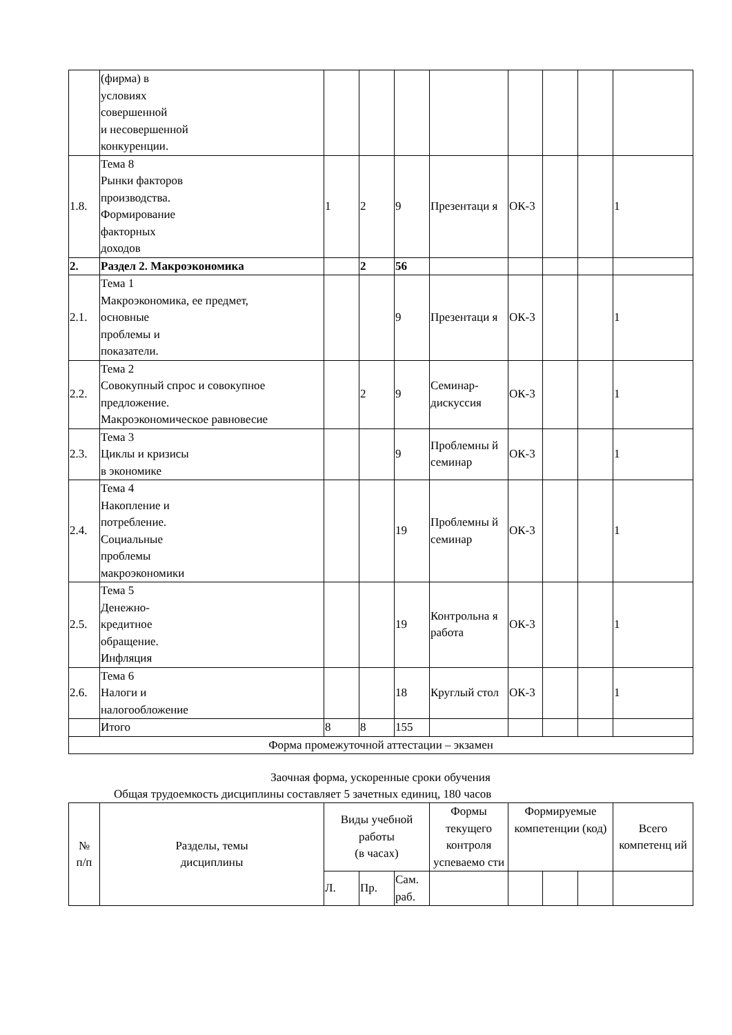| | (фирма) в условиях совершенной и несовершенной конкуренции. | | | | | | | | |
| 1.8. | Тема 8 Рынки факторов производства. Формирование факторных доходов | 1 | 2 | 9 | Презентаци я | ОК-3 | | | 1 |
| 2. | Раздел 2. Макроэкономика | | 2 | 56 | | | | | |
| 2.1. | Тема 1 Макроэкономика, ее предмет, основные проблемы и показатели. | | | 9 | Презентаци я | ОК-3 | | | 1 |
| 2.2. | Тема 2 Совокупный спрос и совокупное предложение. Макроэкономическое равновесие | | 2 | 9 | Семинар-дискуссия | ОК-3 | | | 1 |
| 2.3. | Тема 3 Циклы и кризисы в экономике | | | 9 | Проблемны й семинар | ОК-3 | | | 1 |
| 2.4. | Тема 4 Накопление и потребление. Социальные проблемы макроэкономики | | | 19 | Проблемны й семинар | ОК-3 | | | 1 |
| 2.5. | Тема 5 Денежно- кредитное обращение. Инфляция | | | 19 | Контрольна я работа | ОК-3 | | | 1 |
| 2.6. | Тема 6 Налоги и налогообложение | | | 18 | Круглый стол | ОК-3 | | | 1 |
| | Итого | 8 | 8 | 155 | | | | | |
| Форма промежуточной аттестации – экзамен | | | | | | | | | |
Заочная форма, ускоренные сроки обучения
Общая трудоемкость дисциплины составляет 5 зачетных единиц, 180 часов
| № п/п | Разделы, темы дисциплины | Виды учебной работы (в часах) | | | Формы текущего контроля успеваемо сти | Формируемые компетенции (код) | | | Всего компетенц ий |
| --- | --- | --- | --- | --- | --- | --- | --- | --- | --- |
| | | Л. | Пр. | Сам. раб. | | | | | |